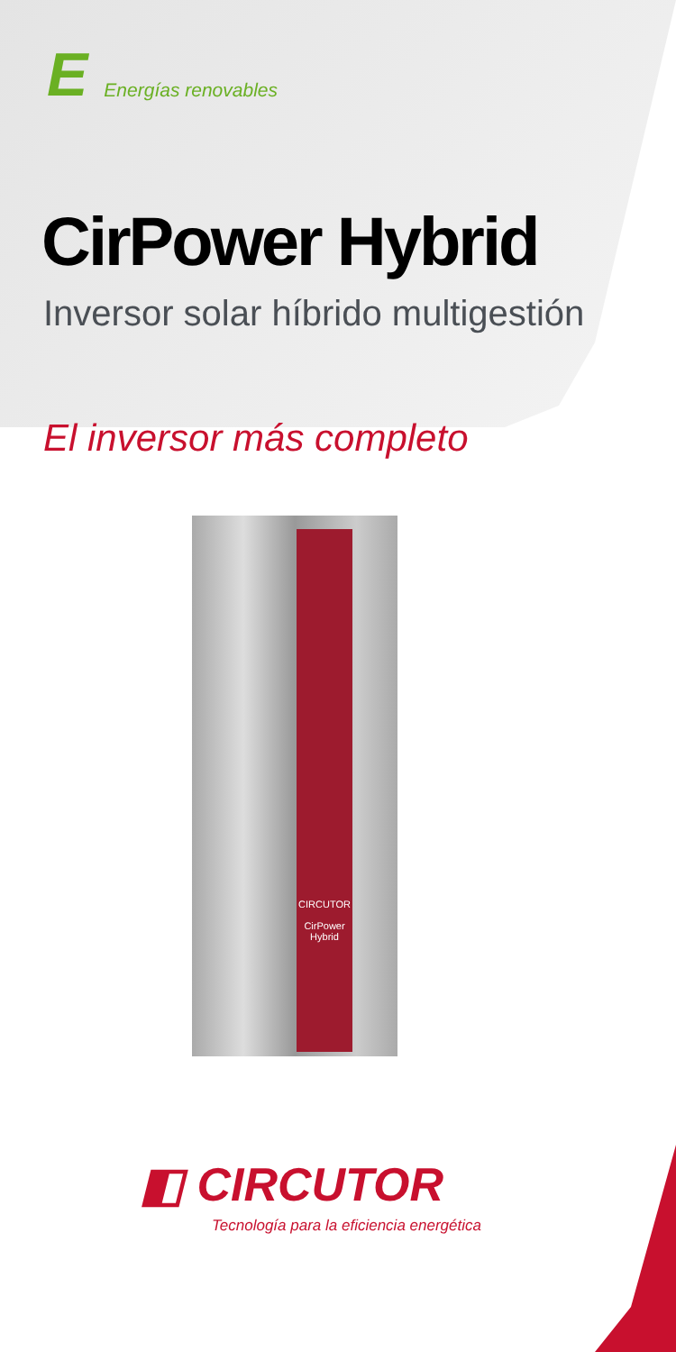E Energías renovables
CirPower Hybrid
Inversor solar híbrido multigestión
El inversor más completo
CIRCUTOR
CirPower
Hybrid
◧ CIRCUTOR
Tecnología para la eficiencia energética